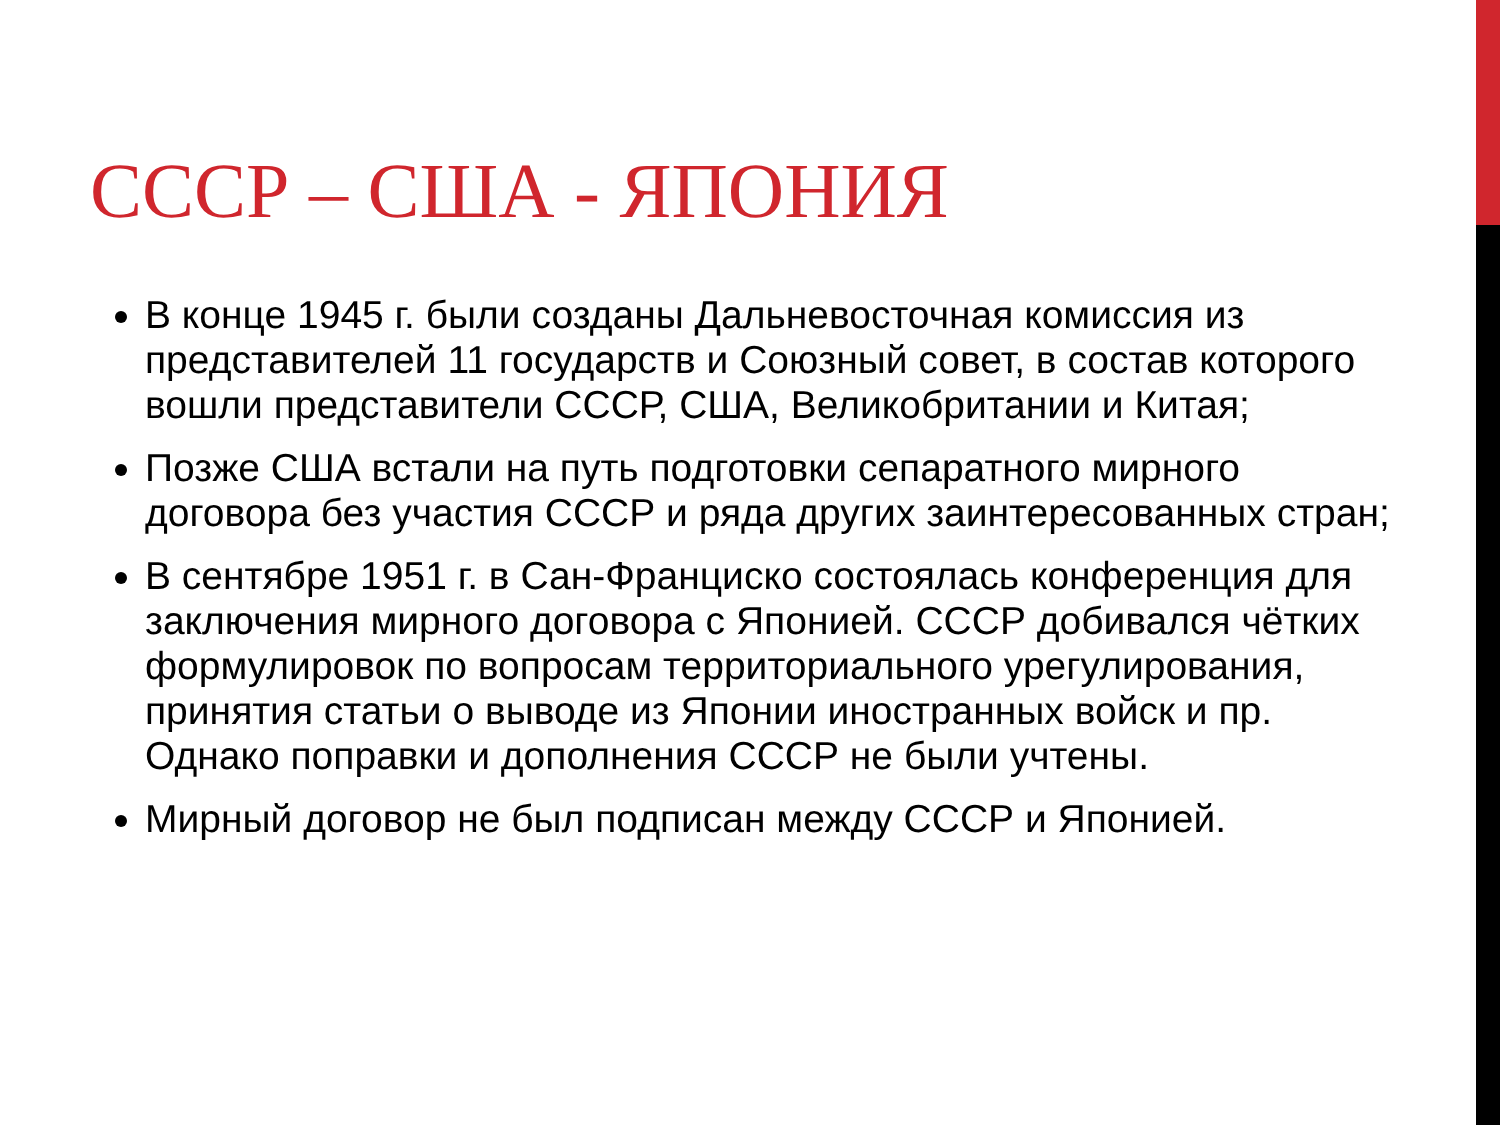СССР – США - ЯПОНИЯ
В конце 1945 г. были созданы Дальневосточная комиссия из представителей 11 государств и Союзный совет, в состав которого вошли представители СССР, США, Великобритании и Китая;
Позже США встали на путь подготовки сепаратного мирного договора без участия СССР и ряда других заинтересованных стран;
В сентябре 1951 г. в Сан-Франциско состоялась конференция для заключения мирного договора с Японией. СССР добивался чётких формулировок по вопросам территориального урегулирования, принятия статьи о выводе из Японии иностранных войск и пр. Однако поправки и дополнения СССР не были учтены.
Мирный договор не был подписан между СССР и Японией.